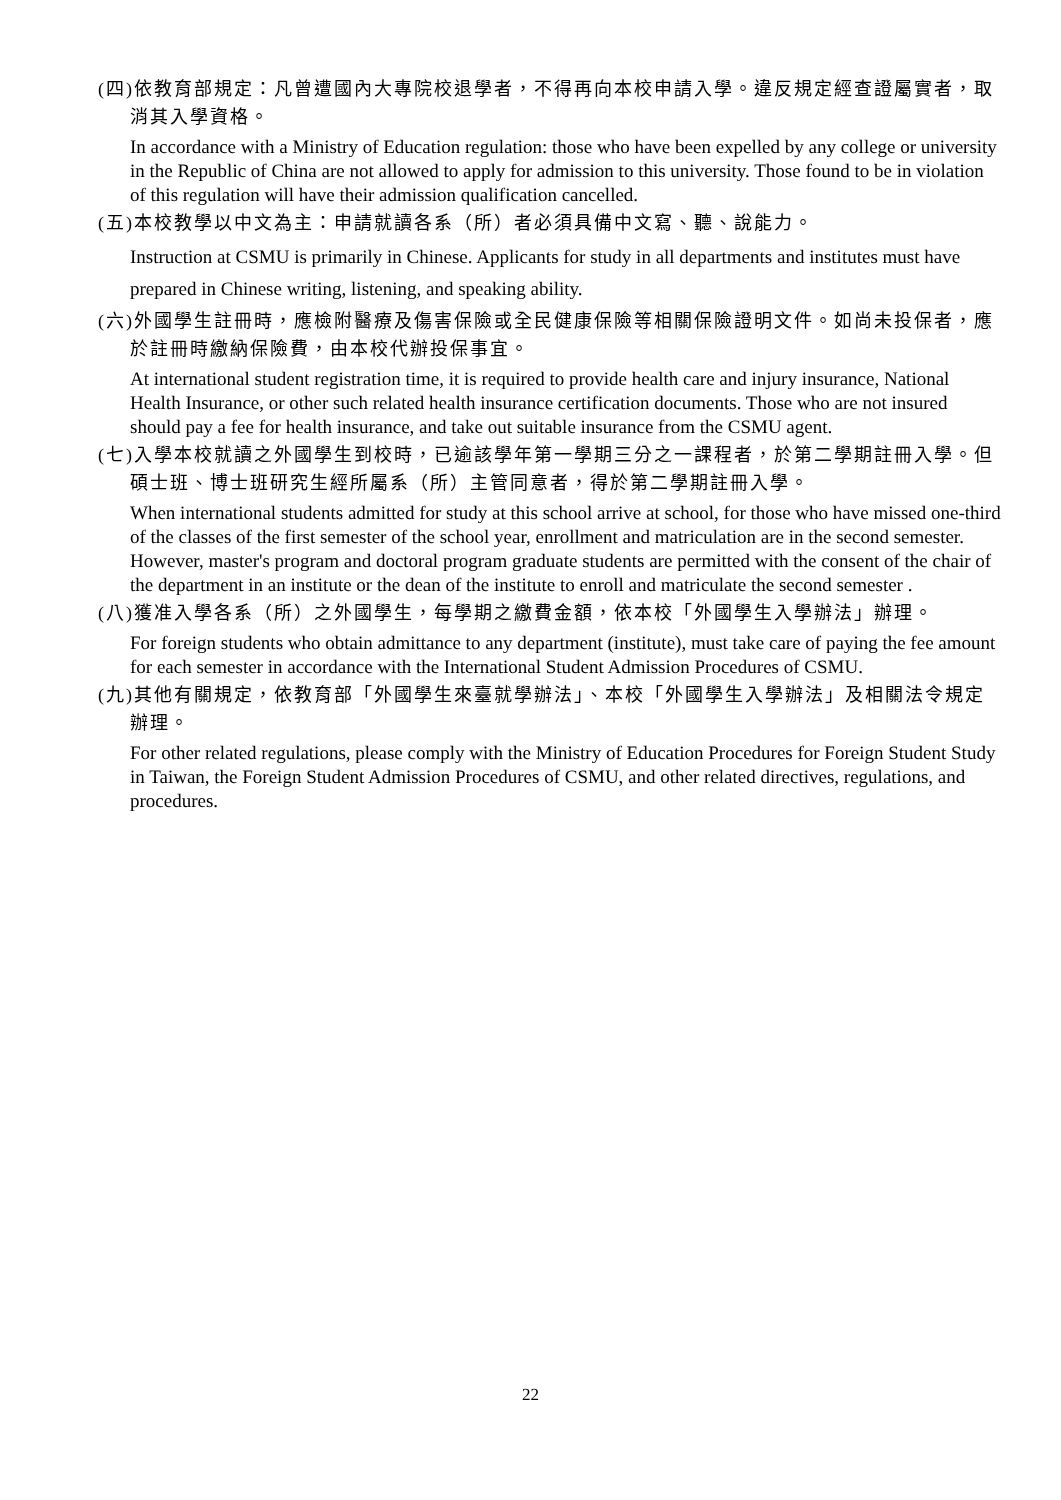(四)依教育部規定：凡曾遭國內大專院校退學者，不得再向本校申請入學。違反規定經查證屬實者，取消其入學資格。
In accordance with a Ministry of Education regulation: those who have been expelled by any college or university in the Republic of China are not allowed to apply for admission to this university. Those found to be in violation of this regulation will have their admission qualification cancelled.
(五)本校教學以中文為主：申請就讀各系（所）者必須具備中文寫、聽、說能力。
Instruction at CSMU is primarily in Chinese. Applicants for study in all departments and institutes must have prepared in Chinese writing, listening, and speaking ability.
(六)外國學生註冊時，應檢附醫療及傷害保險或全民健康保險等相關保險證明文件。如尚未投保者，應於註冊時繳納保險費，由本校代辦投保事宜。
At international student registration time, it is required to provide health care and injury insurance, National Health Insurance, or other such related health insurance certification documents. Those who are not insured should pay a fee for health insurance, and take out suitable insurance from the CSMU agent.
(七)入學本校就讀之外國學生到校時，已逾該學年第一學期三分之一課程者，於第二學期註冊入學。但碩士班、博士班研究生經所屬系（所）主管同意者，得於第二學期註冊入學。
When international students admitted for study at this school arrive at school, for those who have missed one-third of the classes of the first semester of the school year, enrollment and matriculation are in the second semester. However, master's program and doctoral program graduate students are permitted with the consent of the chair of the department in an institute or the dean of the institute to enroll and matriculate the second semester .
(八)獲准入學各系（所）之外國學生，每學期之繳費金額，依本校「外國學生入學辦法」辦理。
For foreign students who obtain admittance to any department (institute), must take care of paying the fee amount for each semester in accordance with the International Student Admission Procedures of CSMU.
(九)其他有關規定，依教育部「外國學生來臺就學辦法」、本校「外國學生入學辦法」及相關法令規定辦理。
For other related regulations, please comply with the Ministry of Education Procedures for Foreign Student Study in Taiwan, the Foreign Student Admission Procedures of CSMU, and other related directives, regulations, and procedures.
22